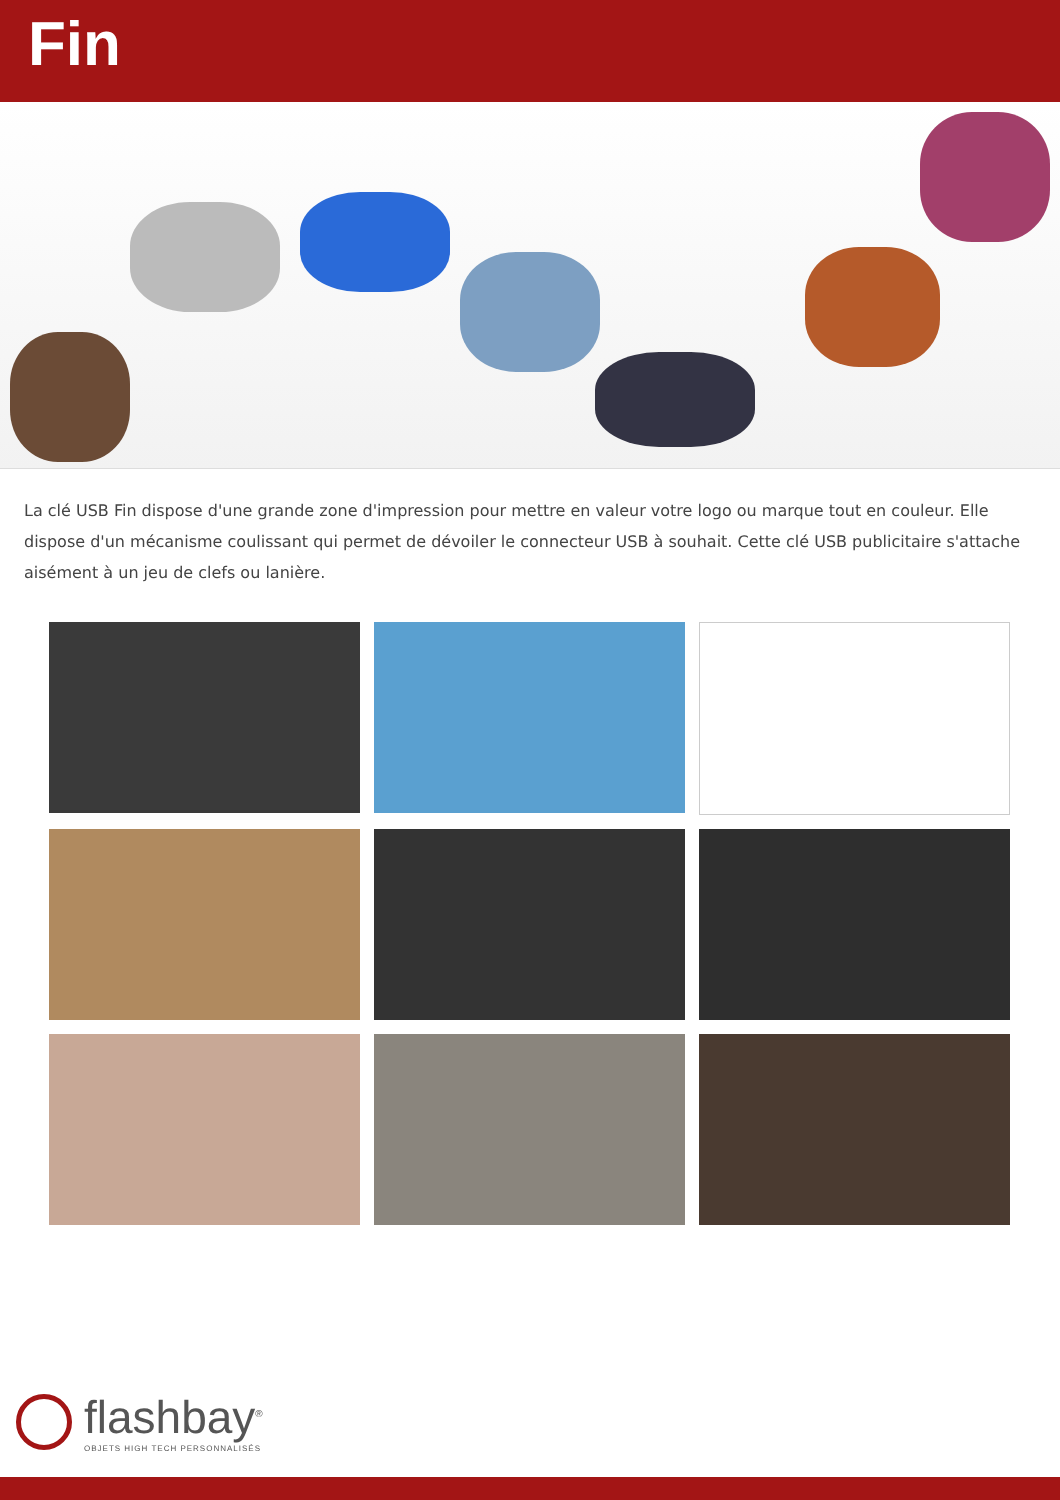Fin
La clé USB Fin dispose d'une grande zone d'impression pour mettre en valeur votre logo ou marque tout en couleur. Elle dispose d'un mécanisme coulissant qui permet de dévoiler le connecteur USB à souhait. Cette clé USB publicitaire s'attache aisément à un jeu de clefs ou lanière.
flashbay<sup>®</sup>
OBJETS HIGH TECH PERSONNALISÉS